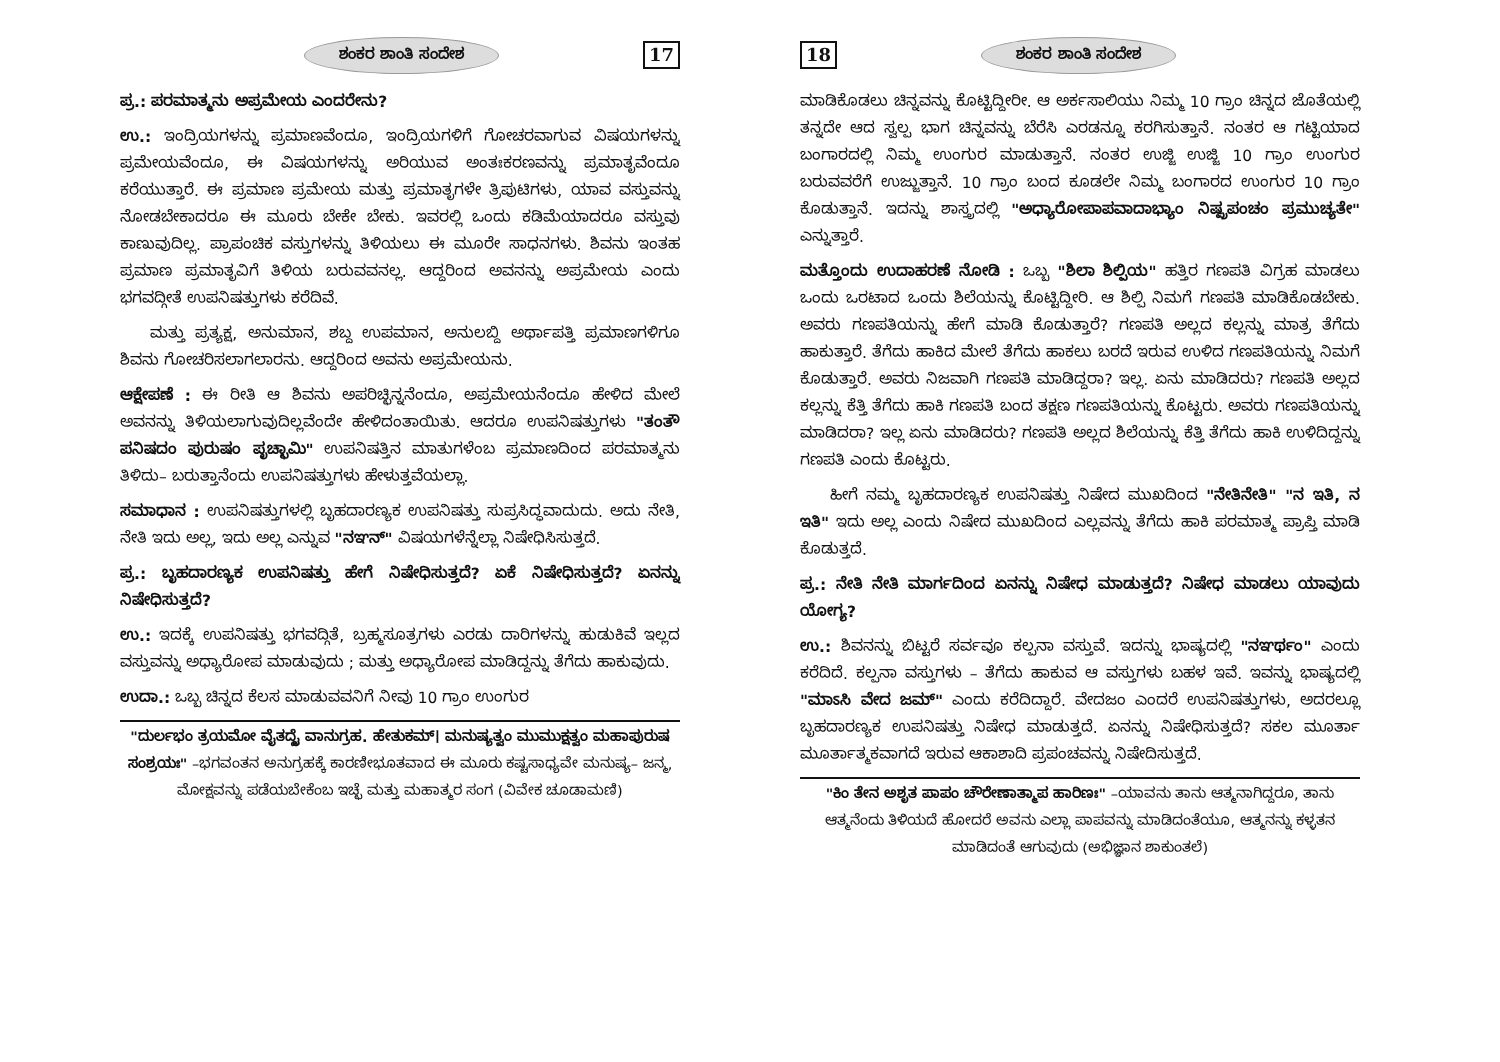ಶಂಕರ ಶಾಂತಿ ಸಂದೇಶ 17
ಪ್ರ.: ಪರಮಾತ್ಮನು ಅಪ್ರಮೇಯ ಎಂದರೇನು?
ಉ.: ಇಂದ್ರಿಯಗಳನ್ನು ಪ್ರಮಾಣವೆಂದೂ, ಇಂದ್ರಿಯಗಳಿಗೆ ಗೋಚರವಾಗುವ ವಿಷಯಗಳನ್ನು ಪ್ರಮೇಯವೆಂದೂ, ಈ ವಿಷಯಗಳನ್ನು ಅರಿಯುವ ಅಂತಃಕರಣವನ್ನು ಪ್ರಮಾತೃವೆಂದೂ ಕರೆಯುತ್ತಾರೆ. ಈ ಪ್ರಮಾಣ ಪ್ರಮೇಯ ಮತ್ತು ಪ್ರಮಾತೃಗಳೇ ತ್ರಿಪುಟಿಗಳು, ಯಾವ ವಸ್ತುವನ್ನು ನೋಡಬೇಕಾದರೂ ಈ ಮೂರು ಬೇಕೇ ಬೇಕು. ಇವರಲ್ಲಿ ಒಂದು ಕಡಿಮೆಯಾದರೂ ವಸ್ತುವು ಕಾಣುವುದಿಲ್ಲ. ಪ್ರಾಪಂಚಿಕ ವಸ್ತುಗಳನ್ನು ತಿಳಿಯಲು ಈ ಮೂರೇ ಸಾಧನಗಳು. ಶಿವನು ಇಂತಹ ಪ್ರಮಾಣ ಪ್ರಮಾತೃವಿಗೆ ತಿಳಿಯ ಬರುವವನಲ್ಲ. ಆದ್ದರಿಂದ ಅವನನ್ನು ಅಪ್ರಮೇಯ ಎಂದು ಭಗವದ್ಗೀತೆ ಉಪನಿಷತ್ತುಗಳು ಕರೆದಿವೆ.
ಮತ್ತು ಪ್ರತ್ಯಕ್ಷ, ಅನುಮಾನ, ಶಬ್ದ ಉಪಮಾನ, ಅನುಲಬ್ದಿ ಅರ್ಥಾಪತ್ತಿ ಪ್ರಮಾಣಗಳಿಗೂ ಶಿವನು ಗೋಚರಿಸಲಾಗಲಾರನು. ಆದ್ದರಿಂದ ಅವನು ಅಪ್ರಮೇಯನು.
ಆಕ್ಷೇಪಣೆ : ಈ ರೀತಿ ಆ ಶಿವನು ಅಪರಿಚ್ಛಿನ್ನನೆಂದೂ, ಅಪ್ರಮೇಯನೆಂದೂ ಹೇಳಿದ ಮೇಲೆ ಅವನನ್ನು ತಿಳಿಯಲಾಗುವುದಿಲ್ಲವೆಂದೇ ಹೇಳಿದಂತಾಯಿತು. ಆದರೂ ಉಪನಿಷತ್ತುಗಳು "ತಂತೌ ಪನಿಷದಂ ಪುರುಷಂ ಪೃಚ್ಛಾಮಿ" ಉಪನಿಷತ್ತಿನ ಮಾತುಗಳೆಂಬ ಪ್ರಮಾಣದಿಂದ ಪರಮಾತ್ಮನು ತಿಳಿದು– ಬರುತ್ತಾನೆಂದು ಉಪನಿಷತ್ತುಗಳು ಹೇಳುತ್ತವೆಯಲ್ಲಾ.
ಸಮಾಧಾನ : ಉಪನಿಷತ್ತುಗಳಲ್ಲಿ ಬೃಹದಾರಣ್ಯಕ ಉಪನಿಷತ್ತು ಸುಪ್ರಸಿದ್ಧವಾದುದು. ಅದು ನೇತಿ, ನೇತಿ ಇದು ಅಲ್ಲ, ಇದು ಅಲ್ಲ ಎನ್ನುವ "ನಞನ್" ವಿಷಯಗಳೆನ್ನೆಲ್ಲಾ ನಿಷೇಧಿಸಿಸುತ್ತದೆ.
ಪ್ರ.: ಬೃಹದಾರಣ್ಯಕ ಉಪನಿಷತ್ತು ಹೇಗೆ ನಿಷೇಧಿಸುತ್ತದೆ? ಏಕೆ ನಿಷೇಧಿಸುತ್ತದೆ? ಏನನ್ನು ನಿಷೇಧಿಸುತ್ತದೆ?
ಉ.: ಇದಕ್ಕೆ ಉಪನಿಷತ್ತು ಭಗವದ್ಗಿತೆ, ಬ್ರಹ್ಮಸೂತ್ರಗಳು ಎರಡು ದಾರಿಗಳನ್ನು ಹುಡುಕಿವೆ ಇಲ್ಲದ ವಸ್ತುವನ್ನು ಅಧ್ಯಾರೋಪ ಮಾಡುವುದು ; ಮತ್ತು ಅಧ್ಯಾರೋಪ ಮಾಡಿದ್ದನ್ನು ತೆಗೆದು ಹಾಕುವುದು.
ಉದಾ.: ಒಬ್ಬ ಚಿನ್ನದ ಕೆಲಸ ಮಾಡುವವನಿಗೆ ನೀವು 10 ಗ್ರಾಂ ಉಂಗುರ
"ದುರ್ಲಭಂ ತ್ರಯಮೋ ವೈತದ್ದೈ ವಾನುಗ್ರಹ. ಹೇತುಕಮ್। ಮನುಷ್ಯತ್ವಂ ಮುಮುಕ್ಷತ್ವಂ ಮಹಾಪುರುಷ ಸಂಶ್ರಯಃ" –ಭಗವಂತನ ಅನುಗ್ರಹಕ್ಕೆ ಕಾರಣೀಭೂತವಾದ ಈ ಮೂರು ಕಷ್ಟಸಾಧ್ಯವೇ ಮನುಷ್ಯ– ಜನ್ಮ, ಮೋಕ್ಷವನ್ನು ಪಡೆಯಬೇಕೆಂಬ ಇಚ್ಛೆ ಮತ್ತು ಮಹಾತ್ಮರ ಸಂಗ (ವಿವೇಕ ಚೂಡಾಮಣಿ)
18 ಶಂಕರ ಶಾಂತಿ ಸಂದೇಶ
ಮಾಡಿಕೊಡಲು ಚಿನ್ನವನ್ನು ಕೊಟ್ಟಿದ್ದೀರೀ. ಆ ಅರ್ಕಸಾಲಿಯು ನಿಮ್ಮ 10 ಗ್ರಾಂ ಚಿನ್ನದ ಜೊತೆಯಲ್ಲಿ ತನ್ನದೇ ಆದ ಸ್ವಲ್ಪ ಭಾಗ ಚಿನ್ನವನ್ನು ಬೆರೆಸಿ ಎರಡನ್ನೂ ಕರಗಿಸುತ್ತಾನೆ. ನಂತರ ಆ ಗಟ್ಟಿಯಾದ ಬಂಗಾರದಲ್ಲಿ ನಿಮ್ಮ ಉಂಗುರ ಮಾಡುತ್ತಾನೆ. ನಂತರ ಉಜ್ಜಿ ಉಜ್ಜಿ 10 ಗ್ರಾಂ ಉಂಗುರ ಬರುವವರೆಗೆ ಉಜ್ಜುತ್ತಾನೆ. 10 ಗ್ರಾಂ ಬಂದ ಕೂಡಲೇ ನಿಮ್ಮ ಬಂಗಾರದ ಉಂಗುರ 10 ಗ್ರಾಂ ಕೊಡುತ್ತಾನೆ. ಇದನ್ನು ಶಾಸ್ತ್ರದಲ್ಲಿ "ಅಧ್ಯಾರೋಪಾಪವಾದಾಭ್ಯಾಂ ನಿಷ್ಪ್ರಪಂಚಂ ಪ್ರಮುಚ್ಯತೇ" ಎನ್ನುತ್ತಾರೆ.
ಮತ್ತೊಂದು ಉದಾಹರಣೆ ನೋಡಿ : ಒಬ್ಬ "ಶಿಲಾ ಶಿಲ್ಪಿಯ" ಹತ್ತಿರ ಗಣಪತಿ ವಿಗ್ರಹ ಮಾಡಲು ಒಂದು ಒರಟಾದ ಒಂದು ಶಿಲೆಯನ್ನು ಕೊಟ್ಟಿದ್ದೀರಿ. ಆ ಶಿಲ್ಪಿ ನಿಮಗೆ ಗಣಪತಿ ಮಾಡಿಕೊಡಬೇಕು. ಅವರು ಗಣಪತಿಯನ್ನು ಹೇಗೆ ಮಾಡಿ ಕೊಡುತ್ತಾರೆ? ಗಣಪತಿ ಅಲ್ಲದ ಕಲ್ಲನ್ನು ಮಾತ್ರ ತೆಗೆದು ಹಾಕುತ್ತಾರೆ. ತೆಗೆದು ಹಾಕಿದ ಮೇಲೆ ತೆಗೆದು ಹಾಕಲು ಬರದೆ ಇರುವ ಉಳಿದ ಗಣಪತಿಯನ್ನು ನಿಮಗೆ ಕೊಡುತ್ತಾರೆ. ಅವರು ನಿಜವಾಗಿ ಗಣಪತಿ ಮಾಡಿದ್ದರಾ? ಇಲ್ಲ. ಏನು ಮಾಡಿದರು? ಗಣಪತಿ ಅಲ್ಲದ ಕಲ್ಲನ್ನು ಕೆತ್ತಿ ತೆಗೆದು ಹಾಕಿ ಗಣಪತಿ ಬಂದ ತಕ್ಷಣ ಗಣಪತಿಯನ್ನು ಕೊಟ್ಟರು. ಅವರು ಗಣಪತಿಯನ್ನು ಮಾಡಿದರಾ? ಇಲ್ಲ ಏನು ಮಾಡಿದರು? ಗಣಪತಿ ಅಲ್ಲದ ಶಿಲೆಯನ್ನು ಕೆತ್ತಿ ತೆಗೆದು ಹಾಕಿ ಉಳಿದಿದ್ದನ್ನು ಗಣಪತಿ ಎಂದು ಕೊಟ್ಟರು.
ಹೀಗೆ ನಮ್ಮ ಬೃಹದಾರಣ್ಯಕ ಉಪನಿಷತ್ತು ನಿಷೇದ ಮುಖದಿಂದ "ನೇತಿನೇತಿ" "ನ ಇತಿ, ನ ಇತಿ" ಇದು ಅಲ್ಲ ಎಂದು ನಿಷೇದ ಮುಖದಿಂದ ಎಲ್ಲವನ್ನು ತೆಗೆದು ಹಾಕಿ ಪರಮಾತ್ಮ ಪ್ರಾಪ್ತಿ ಮಾಡಿ ಕೊಡುತ್ತದೆ.
ಪ್ರ.: ನೇತಿ ನೇತಿ ಮಾರ್ಗದಿಂದ ಏನನ್ನು ನಿಷೇಧ ಮಾಡುತ್ತದೆ? ನಿಷೇಧ ಮಾಡಲು ಯಾವುದು ಯೋಗ್ಯ?
ಉ.: ಶಿವನನ್ನು ಬಿಟ್ಟರೆ ಸರ್ವವೂ ಕಲ್ಪನಾ ವಸ್ತುವೆ. ಇದನ್ನು ಭಾಷ್ಯದಲ್ಲಿ "ನಞರ್ಥಂ" ಎಂದು ಕರೆದಿದೆ. ಕಲ್ಪನಾ ವಸ್ತುಗಳು – ತೆಗೆದು ಹಾಕುವ ಆ ವಸ್ತುಗಳು ಬಹಳ ಇವೆ. ಇವನ್ನು ಭಾಷ್ಯದಲ್ಲಿ "ಮಾಽಸಿ ವೇದ ಜಮ್" ಎಂದು ಕರೆದಿದ್ದಾರೆ. ವೇದಜಂ ಎಂದರೆ ಉಪನಿಷತ್ತುಗಳು, ಅದರಲ್ಲೂ ಬೃಹದಾರಣ್ಯಕ ಉಪನಿಷತ್ತು ನಿಷೇಧ ಮಾಡುತ್ತದೆ. ಏನನ್ನು ನಿಷೇಧಿಸುತ್ತದೆ? ಸಕಲ ಮೂರ್ತಾ ಮೂರ್ತಾತ್ಮಕವಾಗದೆ ಇರುವ ಆಕಾಶಾದಿ ಪ್ರಪಂಚವನ್ನು ನಿಷೇದಿಸುತ್ತದೆ.
"ಕಿಂ ತೇನ ಅಶೃತ ಪಾಪಂ ಚೌರೇಣಾತ್ಮಾಪ ಹಾರಿಣಃ" –ಯಾವನು ತಾನು ಆತ್ಮನಾಗಿದ್ದರೂ, ತಾನು ಆತ್ಮನೆಂದು ತಿಳಿಯದೆ ಹೋದರೆ ಅವನು ಎಲ್ಲಾ ಪಾಪವನ್ನು ಮಾಡಿದಂತೆಯೂ, ಆತ್ಮನನ್ನು ಕಳ್ಳತನ ಮಾಡಿದಂತೆ ಆಗುವುದು (ಅಭಿಜ್ಞಾನ ಶಾಕುಂತಲೆ)